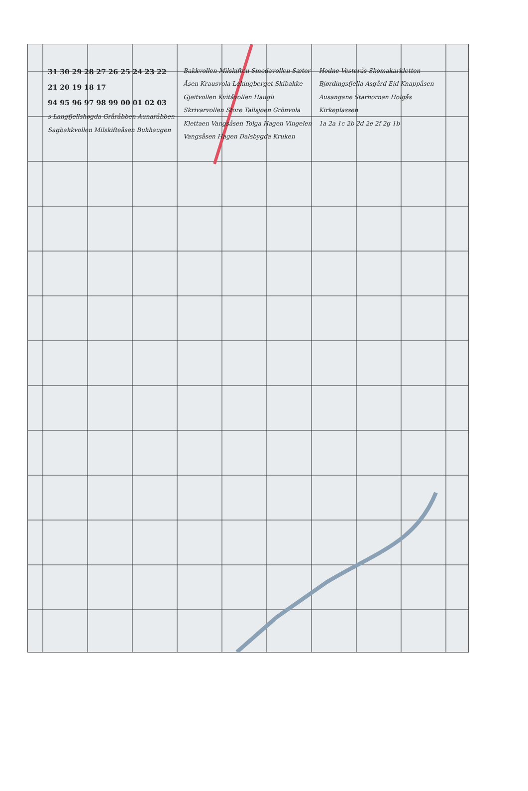31 30 29 28 27 26 25 24 23 22 21 20 19 18 17
94 95 96 97 98 99 00 01 02 03
s Langfjellshøgda Gråråbben Aunaråbben Sagbakkvollen Milskifteåsen Bukhaugen Bakkvollen Milskiften Smedavollen Sæter Åsen Krausvola Lekingberget Skibakke Gjeitvollen Kvitåvollen Haugli Skrivarvollen Store Tallsjøen Grönvola Klettaen Vangsåsen Tolga Hagen Vingelen Vangsåsen Hagen Dalsbygda Kruken Hodne Vesterås Skomakarkletten Bjørdingsfjella Asgård Eid Knappåsen Ausangane Starhornan Holgås Kirkeplassen
1a 2a 1c 2b 2d 2e 2f 2g 1b